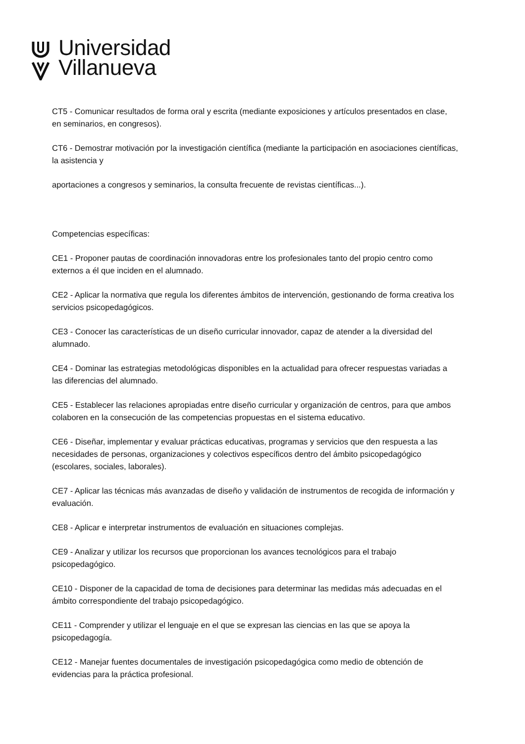Universidad
Villanueva
CT5 - Comunicar resultados de forma oral y escrita (mediante exposiciones y artículos presentados en clase, en seminarios, en congresos).
CT6 - Demostrar motivación por la investigación científica (mediante la participación en asociaciones científicas, la asistencia y
aportaciones a congresos y seminarios, la consulta frecuente de revistas científicas...).
Competencias específicas:
CE1 - Proponer pautas de coordinación innovadoras entre los profesionales tanto del propio centro como externos a él que inciden en el alumnado.
CE2 - Aplicar la normativa que regula los diferentes ámbitos de intervención, gestionando de forma creativa los servicios psicopedagógicos.
CE3 - Conocer las características de un diseño curricular innovador, capaz de atender a la diversidad del alumnado.
CE4 - Dominar las estrategias metodológicas disponibles en la actualidad para ofrecer respuestas variadas a las diferencias del alumnado.
CE5 - Establecer las relaciones apropiadas entre diseño curricular y organización de centros, para que ambos colaboren en la consecución de las competencias propuestas en el sistema educativo.
CE6 - Diseñar, implementar y evaluar prácticas educativas, programas y servicios que den respuesta a las necesidades de personas, organizaciones y colectivos específicos dentro del ámbito psicopedagógico (escolares, sociales, laborales).
CE7 - Aplicar las técnicas más avanzadas de diseño y validación de instrumentos de recogida de información y evaluación.
CE8 - Aplicar e interpretar instrumentos de evaluación en situaciones complejas.
CE9 - Analizar y utilizar los recursos que proporcionan los avances tecnológicos para el trabajo psicopedagógico.
CE10 - Disponer de la capacidad de toma de decisiones para determinar las medidas más adecuadas en el ámbito correspondiente del trabajo psicopedagógico.
CE11 - Comprender y utilizar el lenguaje en el que se expresan las ciencias en las que se apoya la psicopedagogía.
CE12 - Manejar fuentes documentales de investigación psicopedagógica como medio de obtención de evidencias para la práctica profesional.